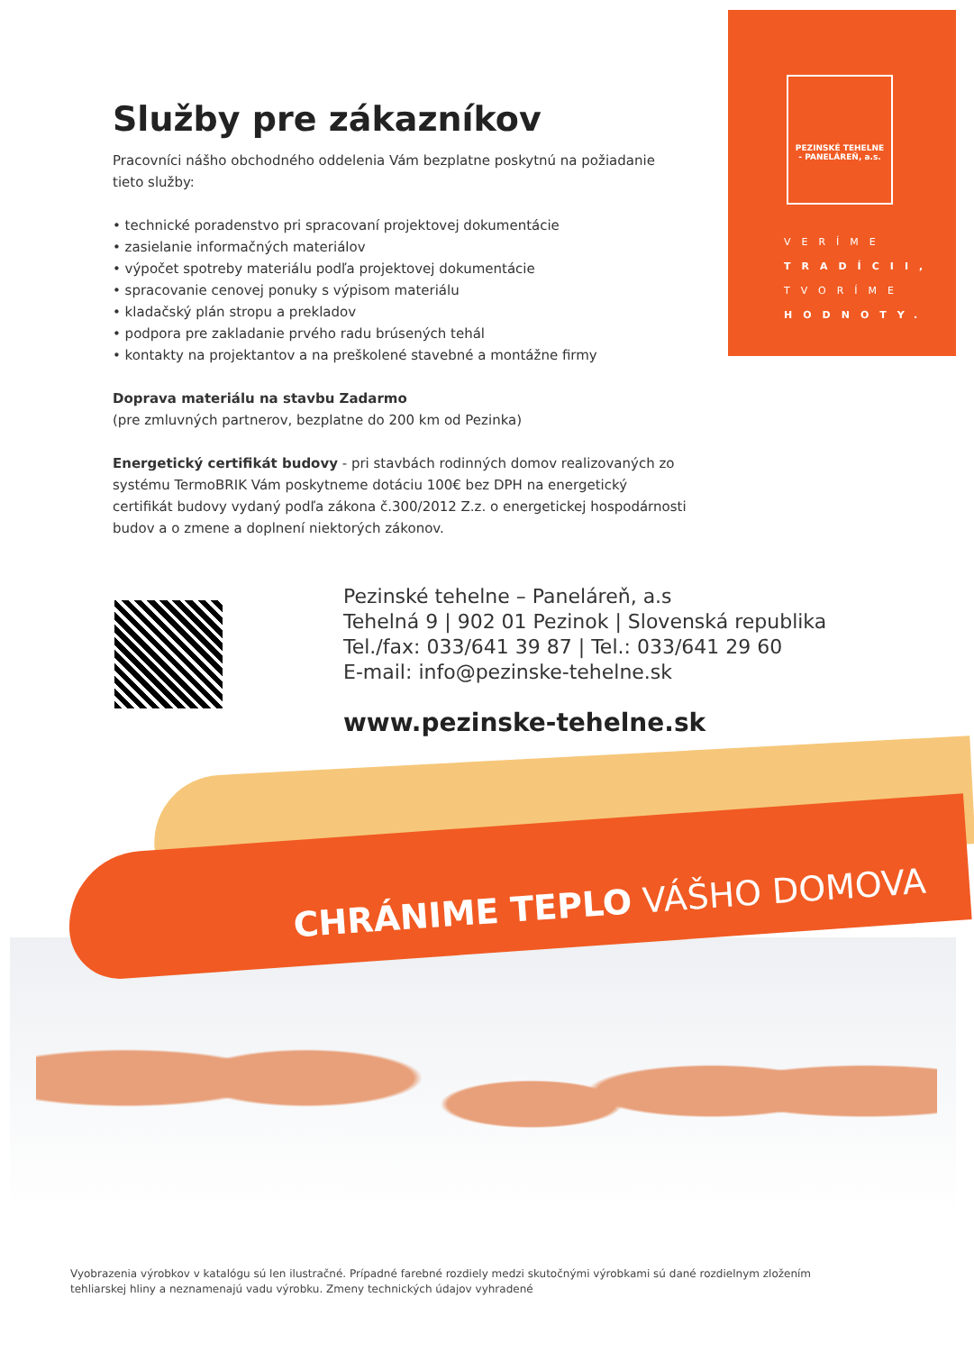PEZINSKÉ TEHELNE
- PANELÁREŇ, a.s.
VERÍME
TRADÍCII,
TVORÍME
HODNOTY.
Služby pre zákazníkov
Pracovníci nášho obchodného oddelenia Vám bezplatne poskytnú na požiadanie tieto služby:
• technické poradenstvo pri spracovaní projektovej dokumentácie
• zasielanie informačných materiálov
• výpočet spotreby materiálu podľa projektovej dokumentácie
• spracovanie cenovej ponuky s výpisom materiálu
• kladačský plán stropu a prekladov
• podpora pre zakladanie prvého radu brúsených tehál
• kontakty na projektantov a na preškolené stavebné a montážne firmy
Doprava materiálu na stavbu Zadarmo
(pre zmluvných partnerov, bezplatne do 200 km od Pezinka)
Energetický certifikát budovy - pri stavbách rodinných domov realizovaných zo systému TermoBRIK Vám poskytneme dotáciu 100€ bez DPH na energetický certifikát budovy vydaný podľa zákona č.300/2012 Z.z. o energetickej hospodárnosti budov a o zmene a doplnení niektorých zákonov.
Pezinské tehelne – Paneláreň, a.s
Tehelná 9 | 902 01 Pezinok | Slovenská republika
Tel./fax: 033/641 39 87 | Tel.: 033/641 29 60
E-mail: info@pezinske-tehelne.sk
www.pezinske-tehelne.sk
CHRÁNIME TEPLO VÁŠHO DOMOVA
Vyobrazenia výrobkov v katalógu sú len ilustračné. Prípadné farebné rozdiely medzi skutočnými výrobkami sú dané rozdielnym zložením tehliarskej hliny a neznamenajú vadu výrobku. Zmeny technických údajov vyhradené